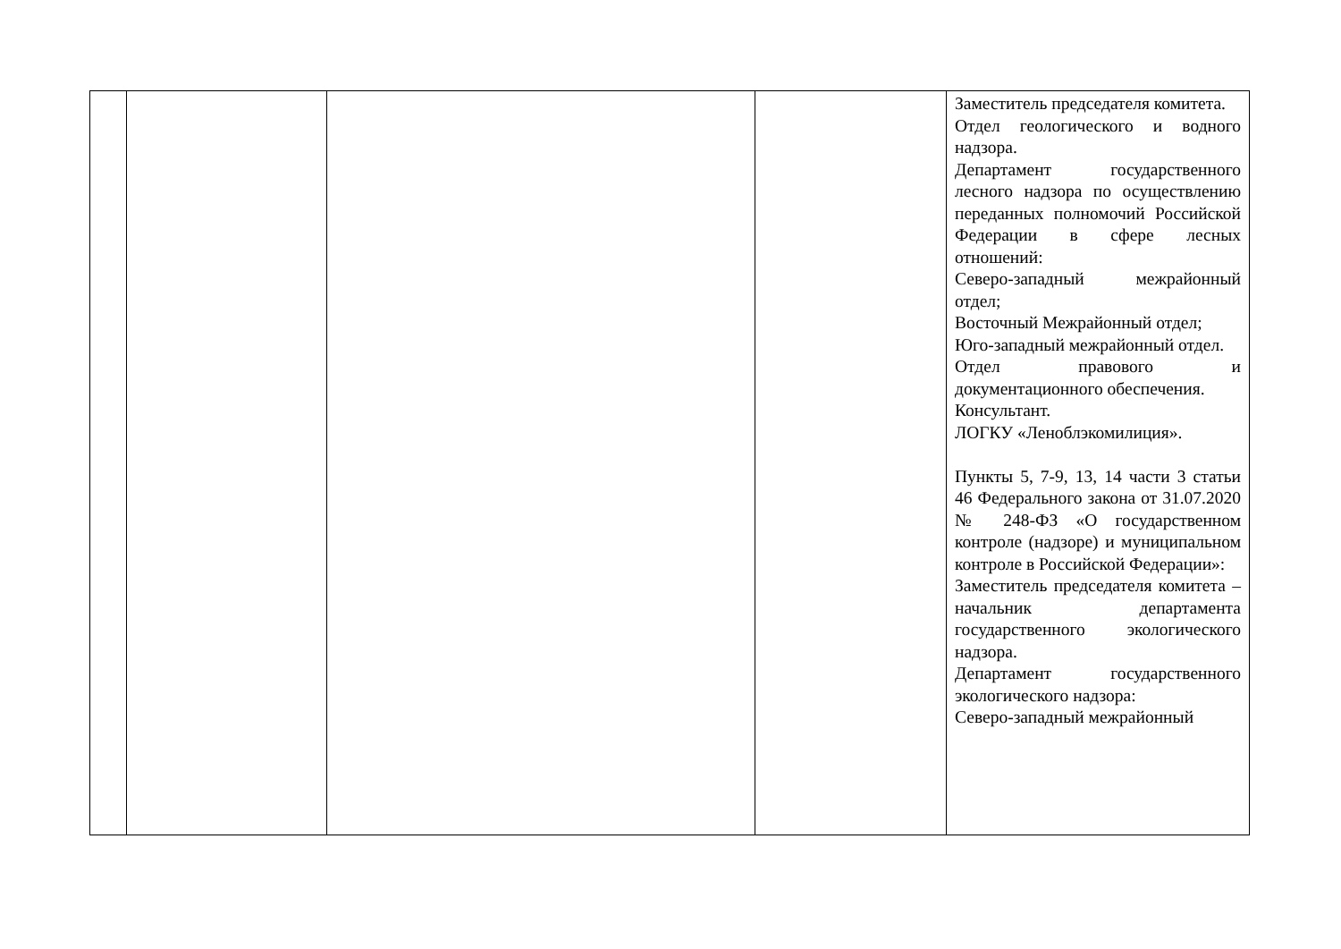| | | | | Заместитель председателя комитета. Отдел геологического и водного надзора. Департамент государственного лесного надзора по осуществлению переданных полномочий Российской Федерации в сфере лесных отношений: Северо-западный межрайонный отдел; Восточный Межрайонный отдел; Юго-западный межрайонный отдел. Отдел правового и документационного обеспечения. Консультант. ЛОГКУ «Леноблэкомилиция». Пункты 5, 7-9, 13, 14 части 3 статьи 46 Федерального закона от 31.07.2020 № 248-ФЗ «О государственном контроле (надзоре) и муниципальном контроле в Российской Федерации»: Заместитель председателя комитета – начальник департамента государственного экологического надзора. Департамент государственного экологического надзора: Северо-западный межрайонный |